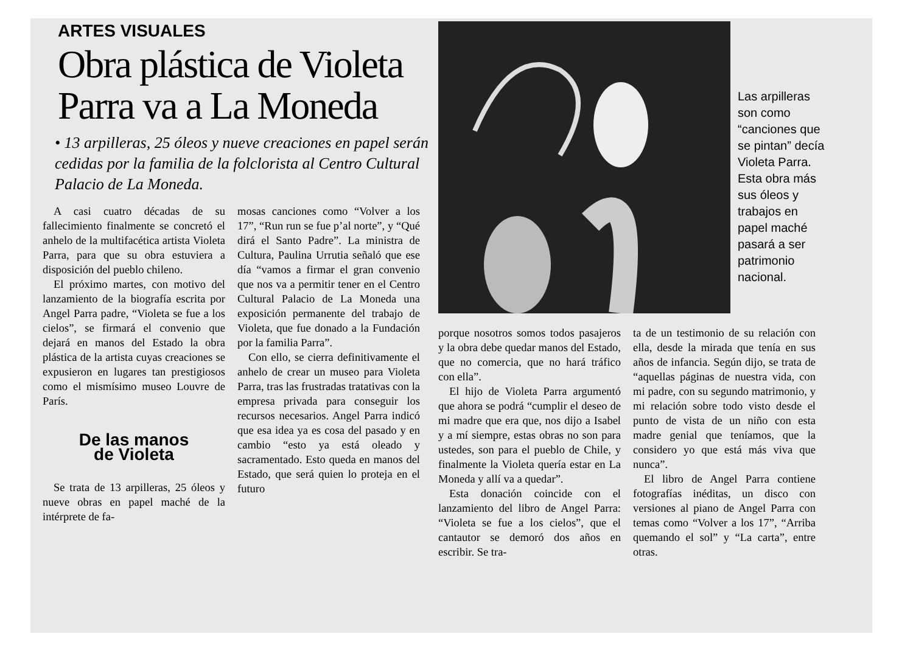ARTES VISUALES
Obra plástica de Violeta
Parra va a La Moneda
• 13 arpilleras, 25 óleos y nueve creaciones en papel serán cedidas por la familia de la folclorista al Centro Cultural Palacio de La Moneda.
A casi cuatro décadas de su fallecimiento finalmente se concretó el anhelo de la multifacética artista Violeta Parra, para que su obra estuviera a disposición del pueblo chileno.
El próximo martes, con motivo del lanzamiento de la biografía escrita por Angel Parra padre, “Violeta se fue a los cielos”, se firmará el convenio que dejará en manos del Estado la obra plástica de la artista cuyas creaciones se expusieron en lugares tan prestigiosos como el mismísimo museo Louvre de París.
De las manos
de Violeta
Se trata de 13 arpilleras, 25 óleos y nueve obras en papel maché de la intérprete de fa-
mosas canciones como “Volver a los 17”, “Run run se fue p’al norte”, y “Qué dirá el Santo Padre”. La ministra de Cultura, Paulina Urrutia señaló que ese día “vamos a firmar el gran convenio que nos va a permitir tener en el Centro Cultural Palacio de La Moneda una exposición permanente del trabajo de Violeta, que fue donado a la Fundación por la familia Parra”.
Con ello, se cierra definitivamente el anhelo de crear un museo para Violeta Parra, tras las frustradas tratativas con la empresa privada para conseguir los recursos necesarios. Angel Parra indicó que esa idea ya es cosa del pasado y en cambio “esto ya está oleado y sacramentado. Esto queda en manos del Estado, que será quien lo proteja en el futuro
Las arpilleras son como “canciones que se pintan” decía Violeta Parra. Esta obra más sus óleos y trabajos en papel maché pasará a ser patrimonio nacional.
porque nosotros somos todos pasajeros y la obra debe quedar manos del Estado, que no comercia, que no hará tráfico con ella”.
El hijo de Violeta Parra argumentó que ahora se podrá “cumplir el deseo de mi madre que era que, nos dijo a Isabel y a mí siempre, estas obras no son para ustedes, son para el pueblo de Chile, y finalmente la Violeta quería estar en La Moneda y allí va a quedar”.
Esta donación coincide con el lanzamiento del libro de Angel Parra: “Violeta se fue a los cielos”, que el cantautor se demoró dos años en escribir. Se tra-
ta de un testimonio de su relación con ella, desde la mirada que tenía en sus años de infancia. Según dijo, se trata de “aquellas páginas de nuestra vida, con mi padre, con su segundo matrimonio, y mi relación sobre todo visto desde el punto de vista de un niño con esta madre genial que teníamos, que la considero yo que está más viva que nunca”.
El libro de Angel Parra contiene fotografías inéditas, un disco con versiones al piano de Angel Parra con temas como “Volver a los 17”, “Arriba quemando el sol” y “La carta”, entre otras.